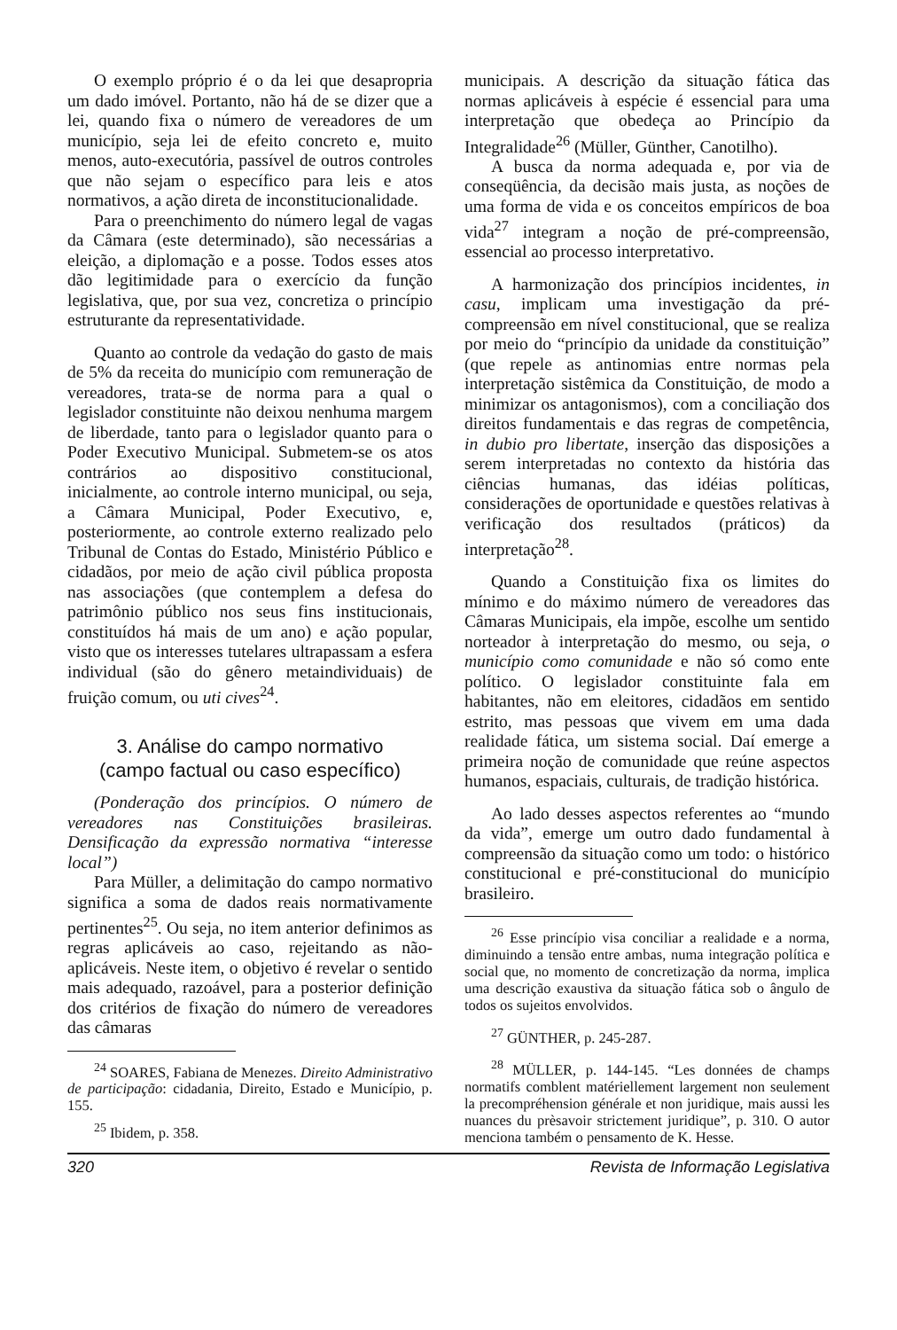O exemplo próprio é o da lei que desapropria um dado imóvel. Portanto, não há de se dizer que a lei, quando fixa o número de vereadores de um município, seja lei de efeito concreto e, muito menos, auto-executória, passível de outros controles que não sejam o específico para leis e atos normativos, a ação direta de inconstitucionalidade.
Para o preenchimento do número legal de vagas da Câmara (este determinado), são necessárias a eleição, a diplomação e a posse. Todos esses atos dão legitimidade para o exercício da função legislativa, que, por sua vez, concretiza o princípio estruturante da representatividade.
Quanto ao controle da vedação do gasto de mais de 5% da receita do município com remuneração de vereadores, trata-se de norma para a qual o legislador constituinte não deixou nenhuma margem de liberdade, tanto para o legislador quanto para o Poder Executivo Municipal. Submetem-se os atos contrários ao dispositivo constitucional, inicialmente, ao controle interno municipal, ou seja, a Câmara Municipal, Poder Executivo, e, posteriormente, ao controle externo realizado pelo Tribunal de Contas do Estado, Ministério Público e cidadãos, por meio de ação civil pública proposta nas associações (que contemplem a defesa do patrimônio público nos seus fins institucionais, constituídos há mais de um ano) e ação popular, visto que os interesses tutelares ultrapassam a esfera individual (são do gênero metaindividuais) de fruição comum, ou uti cives<sup>24</sup>.
3. Análise do campo normativo
(campo factual ou caso específico)
(Ponderação dos princípios. O número de vereadores nas Constituições brasileiras. Densificação da expressão normativa “interesse local”)
Para Müller, a delimitação do campo normativo significa a soma de dados reais normativamente pertinentes<sup>25</sup>. Ou seja, no item anterior definimos as regras aplicáveis ao caso, rejeitando as não-aplicáveis. Neste item, o objetivo é revelar o sentido mais adequado, razoável, para a posterior definição dos critérios de fixação do número de vereadores das câmaras
<sup>24</sup> SOARES, Fabiana de Menezes. Direito Administrativo de participação: cidadania, Direito, Estado e Município, p. 155.
<sup>25</sup> Ibidem, p. 358.
municipais. A descrição da situação fática das normas aplicáveis à espécie é essencial para uma interpretação que obedeça ao Princípio da Integralidade<sup>26</sup> (Müller, Günther, Canotilho).
A busca da norma adequada e, por via de conseqüência, da decisão mais justa, as noções de uma forma de vida e os conceitos empíricos de boa vida<sup>27</sup> integram a noção de pré-compreensão, essencial ao processo interpretativo.
A harmonização dos princípios incidentes, in casu, implicam uma investigação da pré-compreensão em nível constitucional, que se realiza por meio do “princípio da unidade da constituição” (que repele as antinomias entre normas pela interpretação sistêmica da Constituição, de modo a minimizar os antagonismos), com a conciliação dos direitos fundamentais e das regras de competência, in dubio pro libertate, inserção das disposições a serem interpretadas no contexto da história das ciências humanas, das idéias políticas, considerações de oportunidade e questões relativas à verificação dos resultados (práticos) da interpretação<sup>28</sup>.
Quando a Constituição fixa os limites do mínimo e do máximo número de vereadores das Câmaras Municipais, ela impõe, escolhe um sentido norteador à interpretação do mesmo, ou seja, o município como comunidade e não só como ente político. O legislador constituinte fala em habitantes, não em eleitores, cidadãos em sentido estrito, mas pessoas que vivem em uma dada realidade fática, um sistema social. Daí emerge a primeira noção de comunidade que reúne aspectos humanos, espaciais, culturais, de tradição histórica.
Ao lado desses aspectos referentes ao “mundo da vida”, emerge um outro dado fundamental à compreensão da situação como um todo: o histórico constitucional e pré-constitucional do município brasileiro.
<sup>26</sup> Esse princípio visa conciliar a realidade e a norma, diminuindo a tensão entre ambas, numa integração política e social que, no momento de concretização da norma, implica uma descrição exaustiva da situação fática sob o ângulo de todos os sujeitos envolvidos.
<sup>27</sup> GÜNTHER, p. 245-287.
<sup>28</sup> MÜLLER, p. 144-145. “Les données de champs normatifs comblent matériellement largement non seulement la precompréhension générale et non juridique, mais aussi les nuances du prèsavoir strictement juridique”, p. 310. O autor menciona também o pensamento de K. Hesse.
320 Revista de Informação Legislativa